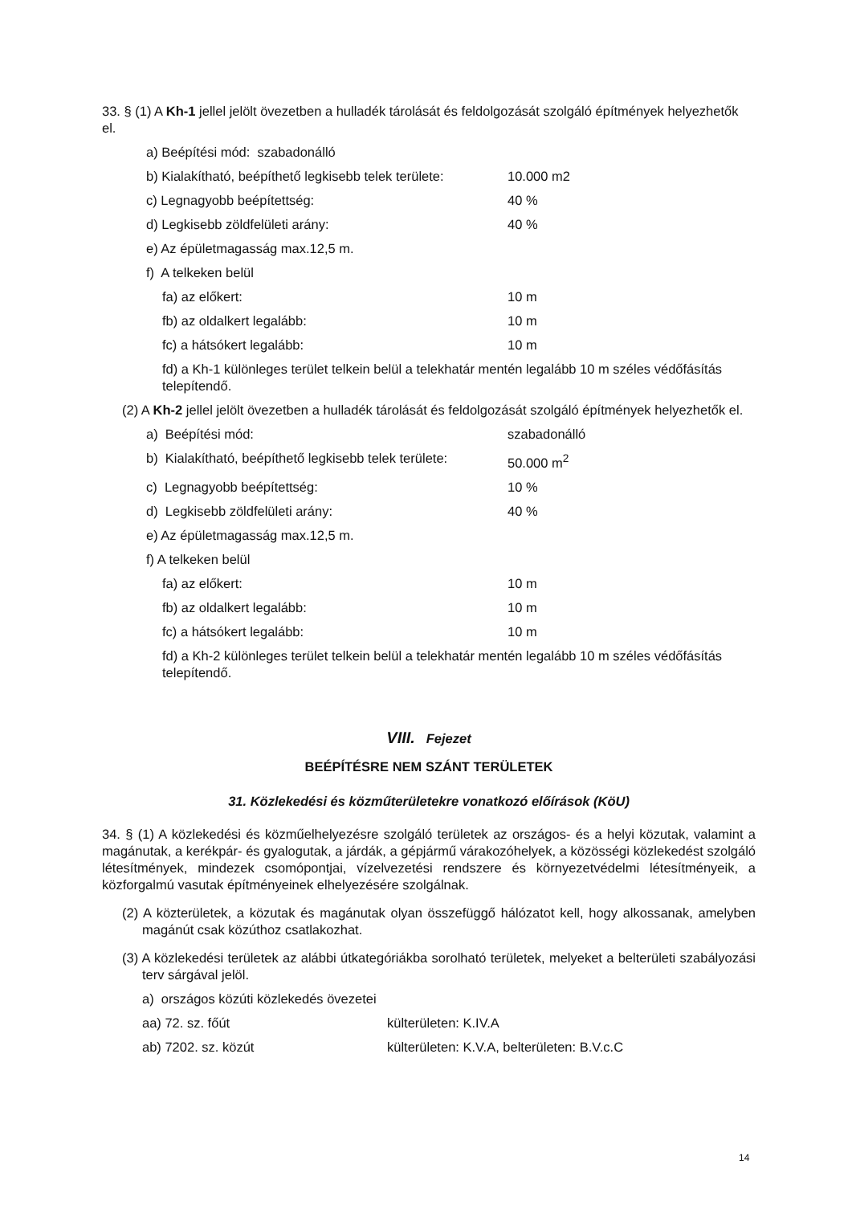33. § (1) A Kh-1 jellel jelölt övezetben a hulladék tárolását és feldolgozását szolgáló építmények helyezhetők el.
a) Beépítési mód: szabadonálló
b) Kialakítható, beépíthető legkisebb telek területe: 10.000 m2
c) Legnagyobb beépítettség: 40 %
d) Legkisebb zöldfelületi arány: 40 %
e) Az épületmagasság max.12,5 m.
f) A telkeken belül
fa) az előkert: 10 m
fb) az oldalkert legalább: 10 m
fc) a hátsókert legalább: 10 m
fd) a Kh-1 különleges terület telkein belül a telekhatár mentén legalább 10 m széles védőfásítás telepítendő.
(2) A Kh-2 jellel jelölt övezetben a hulladék tárolását és feldolgozását szolgáló építmények helyezhetők el.
a) Beépítési mód: szabadonálló
b) Kialakítható, beépíthető legkisebb telek területe: 50.000 m<sup>2</sup>
c) Legnagyobb beépítettség: 10 %
d) Legkisebb zöldfelületi arány: 40 %
e) Az épületmagasság max.12,5 m.
f) A telkeken belül
fa) az előkert: 10 m
fb) az oldalkert legalább: 10 m
fc) a hátsókert legalább: 10 m
fd) a Kh-2 különleges terület telkein belül a telekhatár mentén legalább 10 m széles védőfásítás telepítendő.
VIII. Fejezet
BEÉPÍTÉSRE NEM SZÁNT TERÜLETEK
31. Közlekedési és közműterületekre vonatkozó előírások (KöU)
34. § (1) A közlekedési és közműelhelyezésre szolgáló területek az országos- és a helyi közutak, valamint a magánutak, a kerékpár- és gyalogutak, a járdák, a gépjármű várakozóhelyek, a közösségi közlekedést szolgáló létesítmények, mindezek csomópontjai, vízelvezetési rendszere és környezetvédelmi létesítményeik, a közforgalmú vasutak építményeinek elhelyezésére szolgálnak.
(2) A közterületek, a közutak és magánutak olyan összefüggő hálózatot kell, hogy alkossanak, amelyben magánút csak közúthoz csatlakozhat.
(3) A közlekedési területek az alábbi útkategóriákba sorolható területek, melyeket a belterületi szabályozási terv sárgával jelöl.
a) országos közúti közlekedés övezetei
aa) 72. sz. főút külterületen: K.IV.A
ab) 7202. sz. közút külterületen: K.V.A, belterületen: B.V.c.C
14